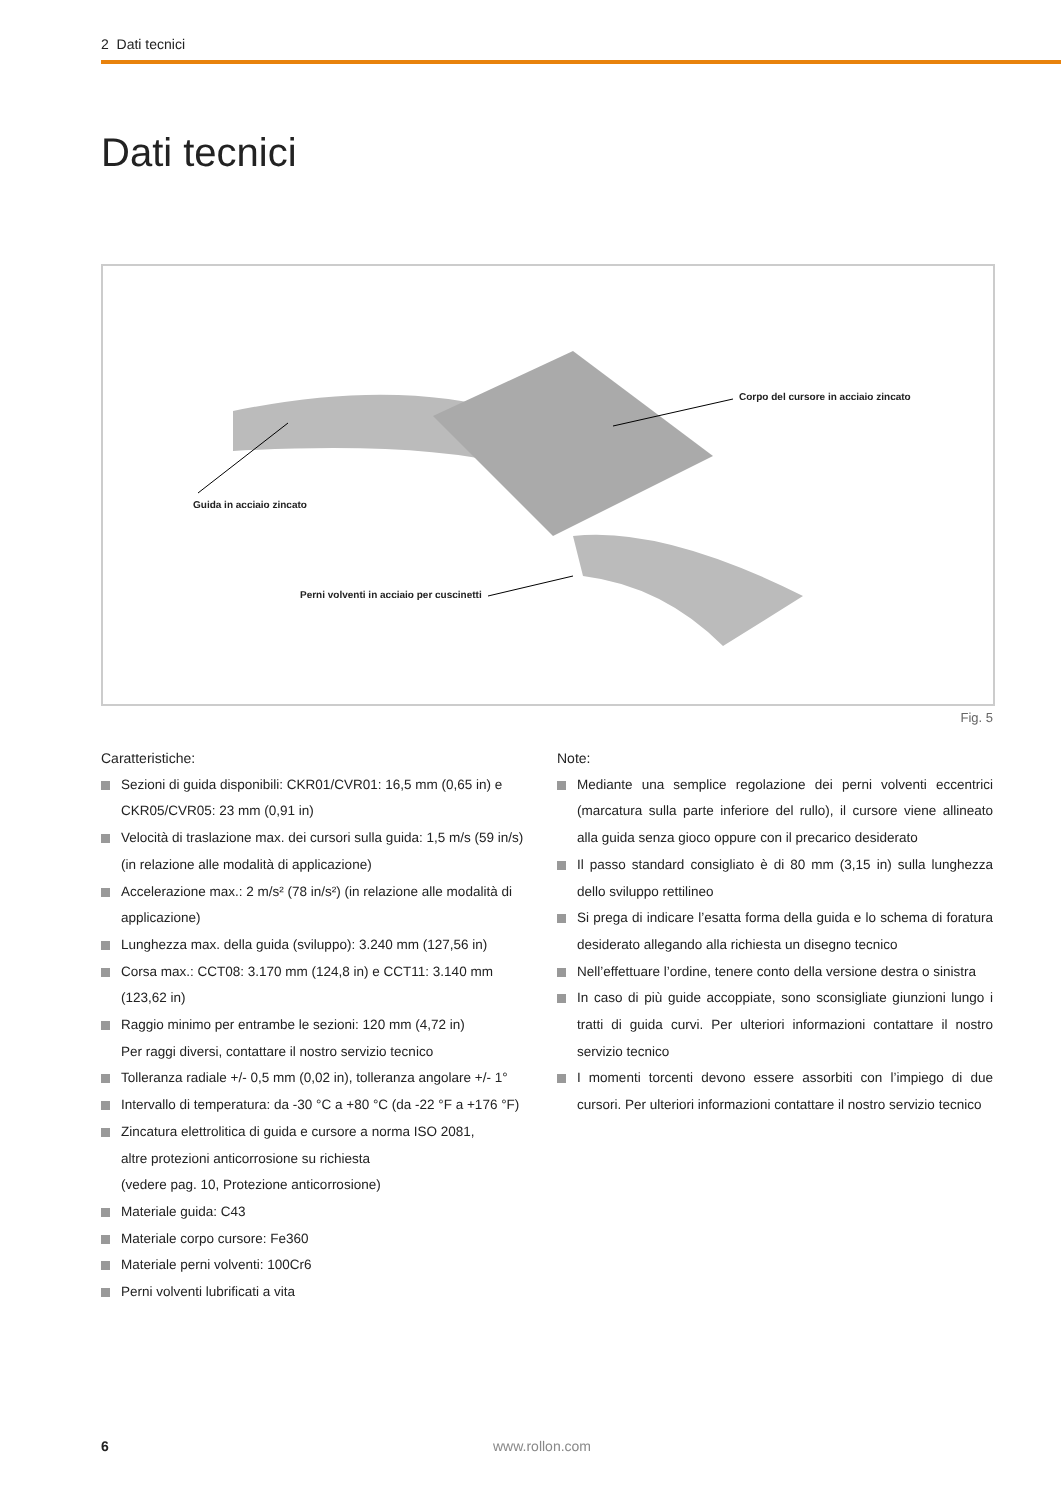2 Dati tecnici
Dati tecnici
Guida in acciaio zincato
Corpo del cursore in acciaio zincato
Perni volventi in acciaio per cuscinetti
Fig. 5
Caratteristiche:
Sezioni di guida disponibili: CKR01/CVR01: 16,5 mm (0,65 in) e CKR05/CVR05: 23 mm (0,91 in)
Velocità di traslazione max. dei cursori sulla guida: 1,5 m/s (59 in/s) (in relazione alle modalità di applicazione)
Accelerazione max.: 2 m/s² (78 in/s²) (in relazione alle modalità di applicazione)
Lunghezza max. della guida (sviluppo): 3.240 mm (127,56 in)
Corsa max.: CCT08: 3.170 mm (124,8 in) e CCT11: 3.140 mm (123,62 in)
Raggio minimo per entrambe le sezioni: 120 mm (4,72 in)
Per raggi diversi, contattare il nostro servizio tecnico
Tolleranza radiale +/- 0,5 mm (0,02 in), tolleranza angolare +/- 1°
Intervallo di temperatura: da -30 °C a +80 °C (da -22 °F a +176 °F)
Zincatura elettrolitica di guida e cursore a norma ISO 2081,
altre protezioni anticorrosione su richiesta
(vedere pag. 10, Protezione anticorrosione)
Materiale guida: C43
Materiale corpo cursore: Fe360
Materiale perni volventi: 100Cr6
Perni volventi lubrificati a vita
Note:
Mediante una semplice regolazione dei perni volventi eccentrici (marcatura sulla parte inferiore del rullo), il cursore viene allineato alla guida senza gioco oppure con il precarico desiderato
Il passo standard consigliato è di 80 mm (3,15 in) sulla lunghezza dello sviluppo rettilineo
Si prega di indicare l’esatta forma della guida e lo schema di foratura desiderato allegando alla richiesta un disegno tecnico
Nell’effettuare l’ordine, tenere conto della versione destra o sinistra
In caso di più guide accoppiate, sono sconsigliate giunzioni lungo i tratti di guida curvi. Per ulteriori informazioni contattare il nostro servizio tecnico
I momenti torcenti devono essere assorbiti con l’impiego di due cursori. Per ulteriori informazioni contattare il nostro servizio tecnico
6 www.rollon.com